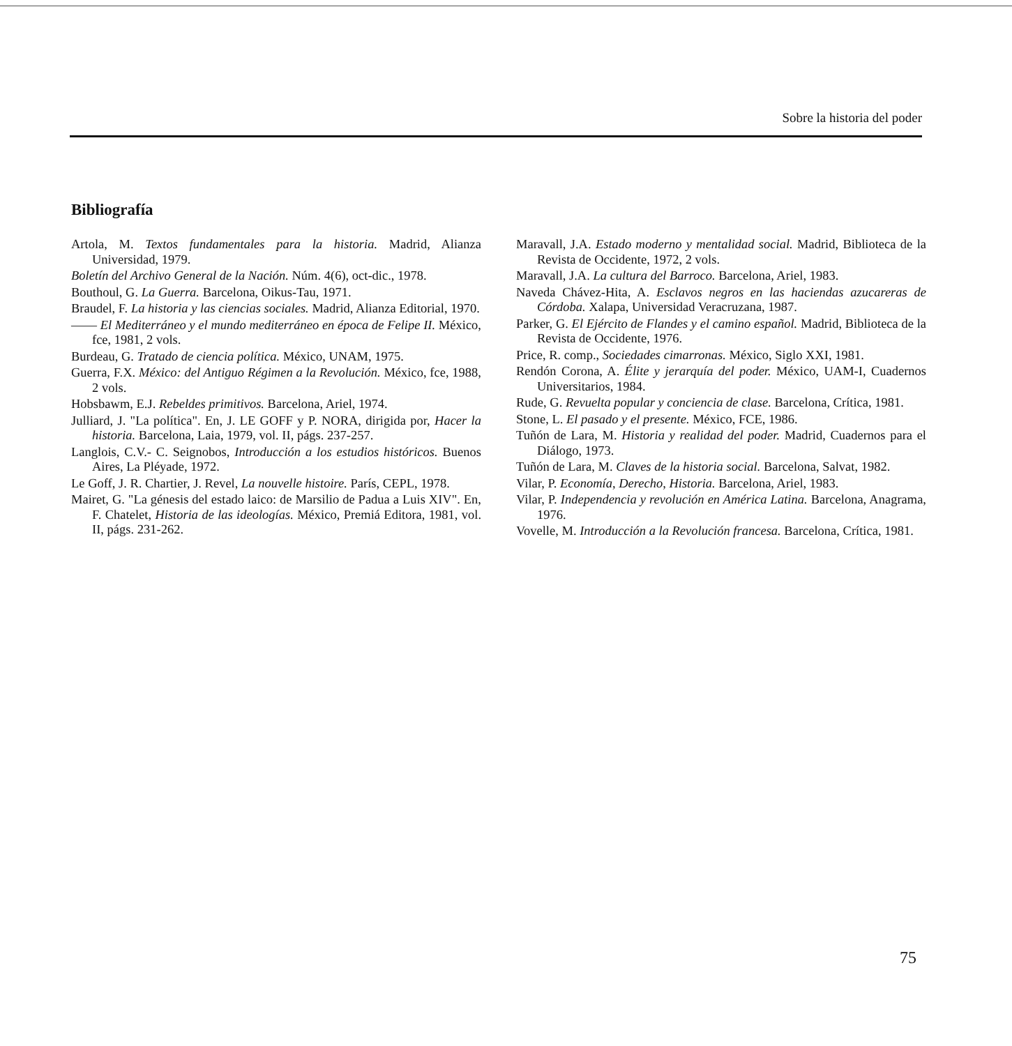Sobre la historia del poder
Bibliografía
Artola, M. Textos fundamentales para la historia. Madrid, Alianza Universidad, 1979.
Boletín del Archivo General de la Nación. Núm. 4(6), oct-dic., 1978.
Bouthoul, G. La Guerra. Barcelona, Oikus-Tau, 1971.
Braudel, F. La historia y las ciencias sociales. Madrid, Alianza Editorial, 1970.
—— El Mediterráneo y el mundo mediterráneo en época de Felipe II. México, fce, 1981, 2 vols.
Burdeau, G. Tratado de ciencia política. México, UNAM, 1975.
Guerra, F.X. México: del Antiguo Régimen a la Revolución. México, fce, 1988, 2 vols.
Hobsbawm, E.J. Rebeldes primitivos. Barcelona, Ariel, 1974.
Julliard, J. "La política". En, J. LE GOFF y P. NORA, dirigida por, Hacer la historia. Barcelona, Laia, 1979, vol. II, págs. 237-257.
Langlois, C.V.- C. Seignobos, Introducción a los estudios históricos. Buenos Aires, La Pléyade, 1972.
Le Goff, J. R. Chartier, J. Revel, La nouvelle histoire. París, CEPL, 1978.
Mairet, G. "La génesis del estado laico: de Marsilio de Padua a Luis XIV". En, F. Chatelet, Historia de las ideologías. México, Premiá Editora, 1981, vol. II, págs. 231-262.
Maravall, J.A. Estado moderno y mentalidad social. Madrid, Biblioteca de la Revista de Occidente, 1972, 2 vols.
Maravall, J.A. La cultura del Barroco. Barcelona, Ariel, 1983.
Naveda Chávez-Hita, A. Esclavos negros en las haciendas azucareras de Córdoba. Xalapa, Universidad Veracruzana, 1987.
Parker, G. El Ejército de Flandes y el camino español. Madrid, Biblioteca de la Revista de Occidente, 1976.
Price, R. comp., Sociedades cimarronas. México, Siglo XXI, 1981.
Rendón Corona, A. Élite y jerarquía del poder. México, UAM-I, Cuadernos Universitarios, 1984.
Rude, G. Revuelta popular y conciencia de clase. Barcelona, Crítica, 1981.
Stone, L. El pasado y el presente. México, FCE, 1986.
Tuñón de Lara, M. Historia y realidad del poder. Madrid, Cuadernos para el Diálogo, 1973.
Tuñón de Lara, M. Claves de la historia social. Barcelona, Salvat, 1982.
Vilar, P. Economía, Derecho, Historia. Barcelona, Ariel, 1983.
Vilar, P. Independencia y revolución en América Latina. Barcelona, Anagrama, 1976.
Vovelle, M. Introducción a la Revolución francesa. Barcelona, Crítica, 1981.
75